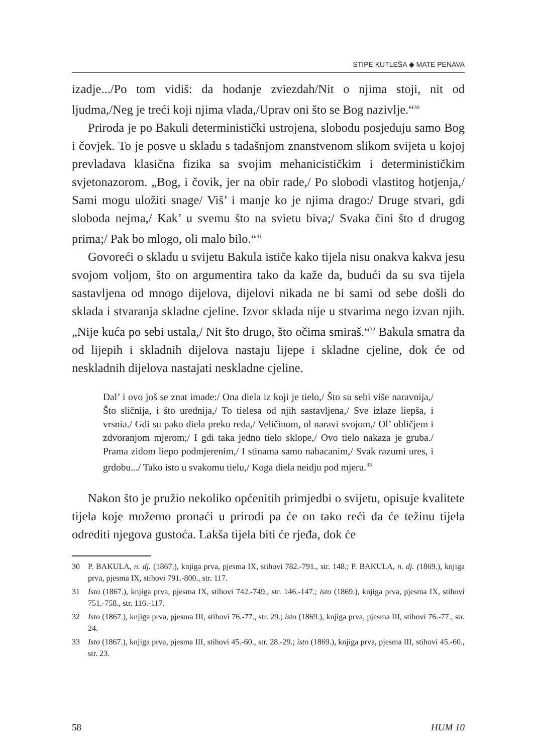STIPE KUTLEŠA ◆ MATE PENAVA
izadje.../Po tom vidiš: da hodanje zviezdah/Nit o njima stoji, nit od ljudma,/Neg je treći koji njima vlada,/Uprav oni što se Bog nazivlje.“<sup>30</sup>
Priroda je po Bakuli deterministički ustrojena, slobodu posjeduju samo Bog i čovjek. To je posve u skladu s tadašnjom znanstvenom slikom svijeta u kojoj prevladava klasična fizika sa svojim mehanicističkim i determinističkim svjetonazorom. „Bog, i čovik, jer na obir rade,/ Po slobodi vlastitog hotjenja,/ Sami mogu uložiti snage/ Viš’ i manje ko je njima drago:/ Druge stvari, gdi sloboda nejma,/ Kak’ u svemu što na svietu biva;/ Svaka čini što d drugog prima;/ Pak bo mlogo, oli malo bilo.“<sup>31</sup>
Govoreći o skladu u svijetu Bakula ističe kako tijela nisu onakva kakva jesu svojom voljom, što on argumentira tako da kaže da, budući da su sva tijela sastavljena od mnogo dijelova, dijelovi nikada ne bi sami od sebe došli do sklada i stvaranja skladne cjeline. Izvor sklada nije u stvarima nego izvan njih. „Nije kuća po sebi ustala,/ Nit što drugo, što očima smiraš.“<sup>32</sup> Bakula smatra da od lijepih i skladnih dijelova nastaju lijepe i skladne cjeline, dok će od neskladnih dijelova nastajati neskladne cjeline.
Dal’ i ovo još se znat imade:/ Ona diela iz koji je tielo,/ Što su sebi više naravnija,/ Što sličnija, i što urednija,/ To tielesa od njih sastavljena,/ Sve izlaze liepša, i vrsnia./ Gdi su pako diela preko reda,/ Veličinom, ol naravi svojom,/ Ol’ obličjem i zdvoranjom mjerom;/ I gdi taka jedno tielo sklope,/ Ovo tielo nakaza je gruba./ Prama zidom liepo podmjerenim,/ I stinama samo nabacanim,/ Svak razumi ures, i grdobu.../ Tako isto u svakomu tielu,/ Koga diela neidju pod mjeru.<sup>33</sup>
Nakon što je pružio nekoliko općenitih primjedbi o svijetu, opisuje kvalitete tijela koje možemo pronaći u prirodi pa će on tako reći da će težinu tijela odrediti njegova gustoća. Lakša tijela biti će rjeđa, dok će
30 P. BAKULA, n. dj. (1867.), knjiga prva, pjesma IX, stihovi 782.-791., str. 148.; P. BAKULA, n. dj. (1869.), knjiga prva, pjesma IX, stihovi 791.-800., str. 117.
31 Isto (1867.), knjiga prva, pjesma IX, stihovi 742.-749., str. 146.-147.; isto (1869.), knjiga prva, pjesma IX, stihovi 751.-758., str. 116.-117.
32 Isto (1867.), knjiga prva, pjesma III, stihovi 76.-77., str. 29.; isto (1869.), knjiga prva, pjesma III, stihovi 76.-77., str. 24.
33 Isto (1867.), knjiga prva, pjesma III, stihovi 45.-60., str. 28.-29.; isto (1869.), knjiga prva, pjesma III, stihovi 45.-60., str. 23.
58 HUM 10